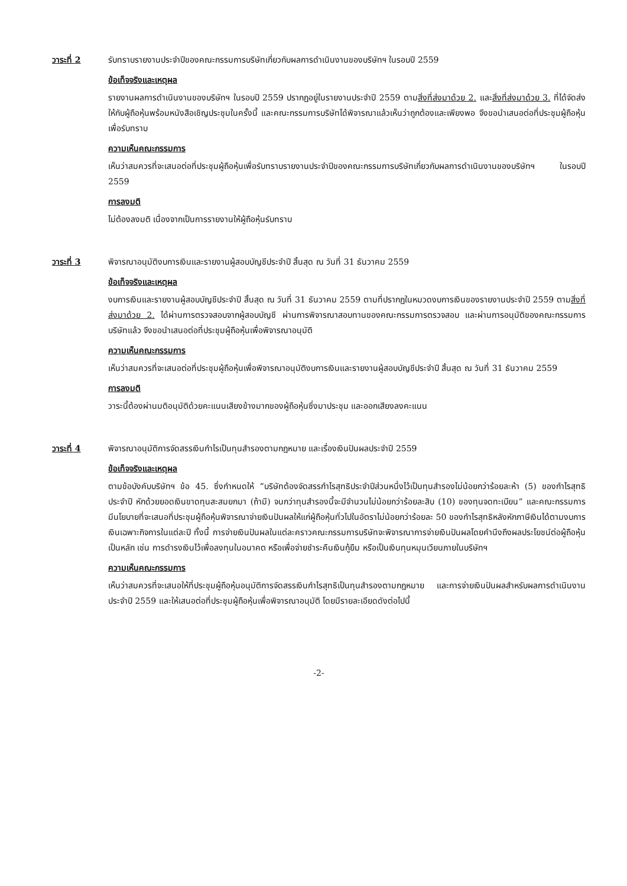วาระที่ 2 รับทราบรายงานประจำปีของคณะกรรมการบริษัทเกี่ยวกับผลการดำเนินงานของบริษัทฯ ในรอบปี 2559
ข้อเท็จจริงและเหตุผล
รายงานผลการดำเนินงานของบริษัทฯ ในรอบปี 2559 ปรากฏอยู่ในรายงานประจำปี 2559 ตามสิ่งที่ส่งมาด้วย 2. และสิ่งที่ส่งมาด้วย 3. ที่ได้จัดส่งให้กับผู้ถือหุ้นพร้อมหนังสือเชิญประชุมในครั้งนี้ และคณะกรรมการบริษัทได้พิจารณาแล้วเห็นว่าถูกต้องและเพียงพอ จึงขอนำเสนอต่อที่ประชุมผู้ถือหุ้นเพื่อรับทราบ
ความเห็นคณะกรรมการ
เห็นว่าสมควรที่จะเสนอต่อที่ประชุมผู้ถือหุ้นเพื่อรับทราบรายงานประจำปีของคณะกรรมการบริษัทเกี่ยวกับผลการดำเนินงานของบริษัทฯ ในรอบปี 2559
การลงมติ
ไม่ต้องลงมติ เนื่องจากเป็นการรายงานให้ผู้ถือหุ้นรับทราบ
วาระที่ 3 พิจารณาอนุมัติงบการเงินและรายงานผู้สอบบัญชีประจำปี สิ้นสุด ณ วันที่ 31 ธันวาคม 2559
ข้อเท็จจริงและเหตุผล
งบการเงินและรายงานผู้สอบบัญชีประจำปี สิ้นสุด ณ วันที่ 31 ธันวาคม 2559 ตามที่ปรากฏในหมวดงบการเงินของรายงานประจำปี 2559 ตามสิ่งที่ส่งมาด้วย 2. ได้ผ่านการตรวจสอบจากผู้สอบบัญชี ผ่านการพิจารณาสอบทานของคณะกรรมการตรวจสอบ และผ่านการอนุมัติของคณะกรรมการบริษัทแล้ว จึงขอนำเสนอต่อที่ประชุมผู้ถือหุ้นเพื่อพิจารณาอนุมัติ
ความเห็นคณะกรรมการ
เห็นว่าสมควรที่จะเสนอต่อที่ประชุมผู้ถือหุ้นเพื่อพิจารณาอนุมัติงบการเงินและรายงานผู้สอบบัญชีประจำปี สิ้นสุด ณ วันที่ 31 ธันวาคม 2559
การลงมติ
วาระนี้ต้องผ่านมติอนุมัติด้วยคะแนนเสียงข้างมากของผู้ถือหุ้นซึ่งมาประชุม และออกเสียงลงคะแนน
วาระที่ 4 พิจารณาอนุมัติการจัดสรรเงินกำไรเป็นทุนสำรองตามกฎหมาย และเรื่องเงินปันผลประจำปี 2559
ข้อเท็จจริงและเหตุผล
ตามข้อบังคับบริษัทฯ ข้อ 45. ซึ่งกำหนดให้ “บริษัทต้องจัดสรรกำไรสุทธิประจำปีส่วนหนึ่งไว้เป็นทุนสำรองไม่น้อยกว่าร้อยละห้า (5) ของกำไรสุทธิประจำปี หักด้วยยอดเงินขาดทุนสะสมยกมา (ถ้ามี) จนกว่าทุนสำรองนี้จะมีจำนวนไม่น้อยกว่าร้อยละสิบ (10) ของทุนจดทะเบียน” และคณะกรรมการมีนโยบายที่จะเสนอที่ประชุมผู้ถือหุ้นพิจารณาจ่ายเงินปันผลให้แก่ผู้ถือหุ้นทั่วไปในอัตราไม่น้อยกว่าร้อยละ 50 ของกำไรสุทธิหลังหักภาษีเงินได้ตามงบการเงินเฉพาะกิจการในแต่ละปี ทั้งนี้ การจ่ายเงินปันผลในแต่ละคราวคณะกรรมการบริษัทจะพิจารณาการจ่ายเงินปันผลโดยคำนึงถึงผลประโยชน์ต่อผู้ถือหุ้นเป็นหลัก เช่น การดำรงเงินไว้เพื่อลงทุนในอนาคต หรือเพื่อจ่ายชำระคืนเงินกู้ยืม หรือเป็นเงินทุนหมุนเวียนภายในบริษัทฯ
ความเห็นคณะกรรมการ
เห็นว่าสมควรที่จะเสนอให้ที่ประชุมผู้ถือหุ้นอนุมัติการจัดสรรเงินกำไรสุทธิเป็นทุนสำรองตามกฎหมาย และการจ่ายเงินปันผลสำหรับผลการดำเนินงานประจำปี 2559 และให้เสนอต่อที่ประชุมผู้ถือหุ้นเพื่อพิจารณาอนุมัติ โดยมีรายละเอียดดังต่อไปนี้
-2-